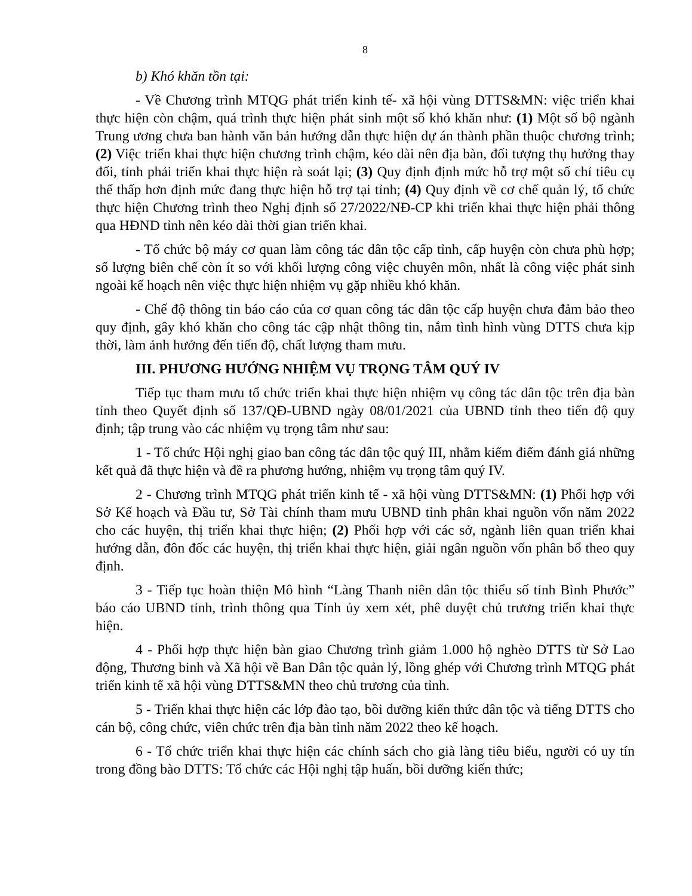8
b) Khó khăn tồn tại:
- Về Chương trình MTQG phát triển kinh tế- xã hội vùng DTTS&MN: việc triển khai thực hiện còn chậm, quá trình thực hiện phát sinh một số khó khăn như: (1) Một số bộ ngành Trung ương chưa ban hành văn bản hướng dẫn thực hiện dự án thành phần thuộc chương trình; (2) Việc triển khai thực hiện chương trình chậm, kéo dài nên địa bàn, đối tượng thụ hưởng thay đổi, tỉnh phải triển khai thực hiện rà soát lại; (3) Quy định định mức hỗ trợ một số chỉ tiêu cụ thể thấp hơn định mức đang thực hiện hỗ trợ tại tỉnh; (4) Quy định về cơ chế quản lý, tổ chức thực hiện Chương trình theo Nghị định số 27/2022/NĐ-CP khi triển khai thực hiện phải thông qua HĐND tỉnh nên kéo dài thời gian triển khai.
- Tổ chức bộ máy cơ quan làm công tác dân tộc cấp tỉnh, cấp huyện còn chưa phù hợp; số lượng biên chế còn ít so với khối lượng công việc chuyên môn, nhất là công việc phát sinh ngoài kế hoạch nên việc thực hiện nhiệm vụ gặp nhiều khó khăn.
- Chế độ thông tin báo cáo của cơ quan công tác dân tộc cấp huyện chưa đảm bảo theo quy định, gây khó khăn cho công tác cập nhật thông tin, nắm tình hình vùng DTTS chưa kịp thời, làm ảnh hưởng đến tiến độ, chất lượng tham mưu.
III. PHƯƠNG HƯỚNG NHIỆM VỤ TRỌNG TÂM QUÝ IV
Tiếp tục tham mưu tổ chức triển khai thực hiện nhiệm vụ công tác dân tộc trên địa bàn tỉnh theo Quyết định số 137/QĐ-UBND ngày 08/01/2021 của UBND tỉnh theo tiến độ quy định; tập trung vào các nhiệm vụ trọng tâm như sau:
1 - Tổ chức Hội nghị giao ban công tác dân tộc quý III, nhằm kiểm điểm đánh giá những kết quả đã thực hiện và đề ra phương hướng, nhiệm vụ trọng tâm quý IV.
2 - Chương trình MTQG phát triển kinh tế - xã hội vùng DTTS&MN: (1) Phối hợp với Sở Kế hoạch và Đầu tư, Sở Tài chính tham mưu UBND tỉnh phân khai nguồn vốn năm 2022 cho các huyện, thị triển khai thực hiện; (2) Phối hợp với các sở, ngành liên quan triển khai hướng dẫn, đôn đốc các huyện, thị triển khai thực hiện, giải ngân nguồn vốn phân bổ theo quy định.
3 - Tiếp tục hoàn thiện Mô hình “Làng Thanh niên dân tộc thiểu số tỉnh Bình Phước” báo cáo UBND tỉnh, trình thông qua Tỉnh ủy xem xét, phê duyệt chủ trương triển khai thực hiện.
4 - Phối hợp thực hiện bàn giao Chương trình giảm 1.000 hộ nghèo DTTS từ Sở Lao động, Thương binh và Xã hội về Ban Dân tộc quản lý, lồng ghép với Chương trình MTQG phát triển kinh tế xã hội vùng DTTS&MN theo chủ trương của tỉnh.
5 - Triển khai thực hiện các lớp đào tạo, bồi dưỡng kiến thức dân tộc và tiếng DTTS cho cán bộ, công chức, viên chức trên địa bàn tỉnh năm 2022 theo kế hoạch.
6 - Tổ chức triển khai thực hiện các chính sách cho già làng tiêu biểu, người có uy tín trong đồng bào DTTS: Tổ chức các Hội nghị tập huấn, bồi dưỡng kiến thức;